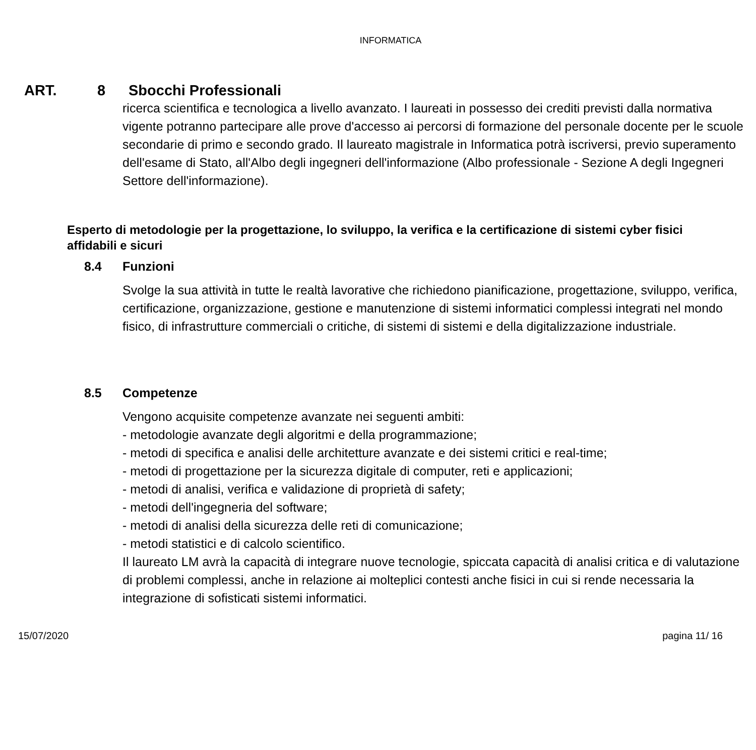INFORMATICA
ART. 8 Sbocchi Professionali
ricerca scientifica e tecnologica a livello avanzato. I laureati in possesso dei crediti previsti dalla normativa vigente potranno partecipare alle prove d'accesso ai percorsi di formazione del personale docente per le scuole secondarie di primo e secondo grado. Il laureato magistrale in Informatica potrà iscriversi, previo superamento dell'esame di Stato, all'Albo degli ingegneri dell'informazione (Albo professionale - Sezione A degli Ingegneri Settore dell'informazione).
Esperto di metodologie per la progettazione, lo sviluppo, la verifica e la certificazione di sistemi cyber fisici affidabili e sicuri
8.4 Funzioni
Svolge la sua attività in tutte le realtà lavorative che richiedono pianificazione, progettazione, sviluppo, verifica, certificazione, organizzazione, gestione e manutenzione di sistemi informatici complessi integrati nel mondo fisico, di infrastrutture commerciali o critiche, di sistemi di sistemi e della digitalizzazione industriale.
8.5 Competenze
Vengono acquisite competenze avanzate nei seguenti ambiti:
- metodologie avanzate degli algoritmi e della programmazione;
- metodi di specifica e analisi delle architetture avanzate e dei sistemi critici e real-time;
- metodi di progettazione per la sicurezza digitale di computer, reti e applicazioni;
- metodi di analisi, verifica e validazione di proprietà di safety;
- metodi dell'ingegneria del software;
- metodi di analisi della sicurezza delle reti di comunicazione;
- metodi statistici e di calcolo scientifico.
Il laureato LM avrà la capacità di integrare nuove tecnologie, spiccata capacità di analisi critica e di valutazione di problemi complessi, anche in relazione ai molteplici contesti anche fisici in cui si rende necessaria la integrazione di sofisticati sistemi informatici.
15/07/2020 pagina 11/ 16